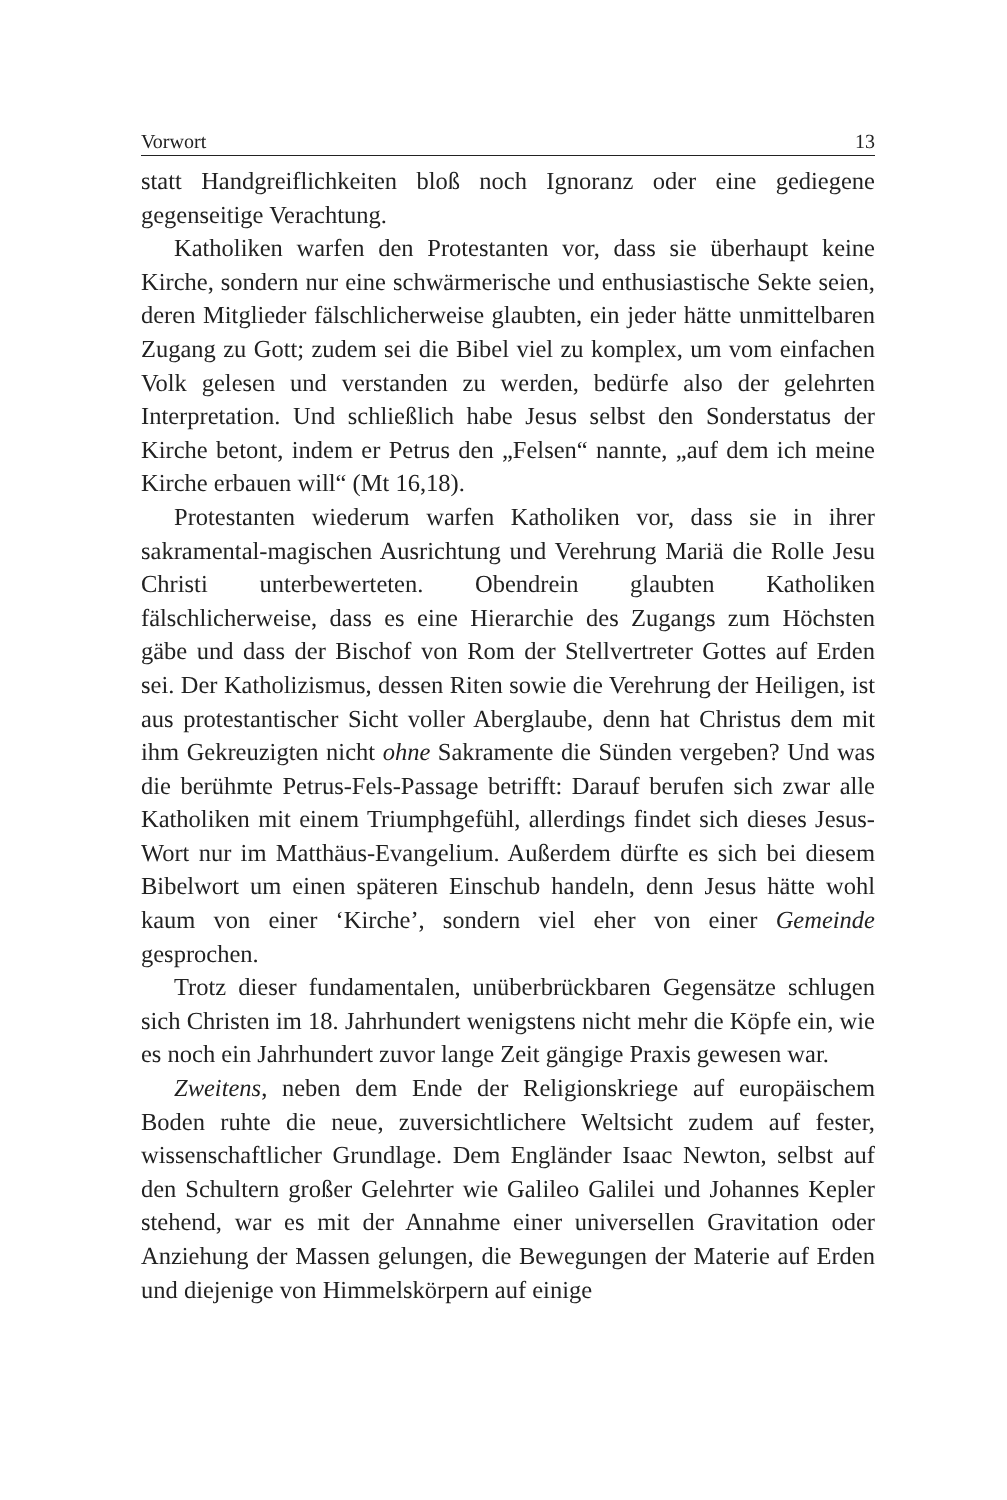Vorwort 13
statt Handgreiflichkeiten bloß noch Ignoranz oder eine gediegene gegenseitige Verachtung.
Katholiken warfen den Protestanten vor, dass sie überhaupt keine Kirche, sondern nur eine schwärmerische und enthusiastische Sekte seien, deren Mitglieder fälschlicherweise glaubten, ein jeder hätte unmittelbaren Zugang zu Gott; zudem sei die Bibel viel zu komplex, um vom einfachen Volk gelesen und verstanden zu werden, bedürfe also der gelehrten Interpretation. Und schließlich habe Jesus selbst den Sonderstatus der Kirche betont, indem er Petrus den „Felsen“ nannte, „auf dem ich meine Kirche erbauen will“ (Mt 16,18).
Protestanten wiederum warfen Katholiken vor, dass sie in ihrer sakramental-magischen Ausrichtung und Verehrung Mariä die Rolle Jesu Christi unterbewerteten. Obendrein glaubten Katholiken fälschlicherweise, dass es eine Hierarchie des Zugangs zum Höchsten gäbe und dass der Bischof von Rom der Stellvertreter Gottes auf Erden sei. Der Katholizismus, dessen Riten sowie die Verehrung der Heiligen, ist aus protestantischer Sicht voller Aberglaube, denn hat Christus dem mit ihm Gekreuzigten nicht ohne Sakramente die Sünden vergeben? Und was die berühmte Petrus-Fels-Passage betrifft: Darauf berufen sich zwar alle Katholiken mit einem Triumphgefühl, allerdings findet sich dieses Jesus-Wort nur im Matthäus-Evangelium. Außerdem dürfte es sich bei diesem Bibelwort um einen späteren Einschub handeln, denn Jesus hätte wohl kaum von einer ‘Kirche’, sondern viel eher von einer Gemeinde gesprochen.
Trotz dieser fundamentalen, unüberbrückbaren Gegensätze schlugen sich Christen im 18. Jahrhundert wenigstens nicht mehr die Köpfe ein, wie es noch ein Jahrhundert zuvor lange Zeit gängige Praxis gewesen war.
Zweitens, neben dem Ende der Religionskriege auf europäischem Boden ruhte die neue, zuversichtlichere Weltsicht zudem auf fester, wissenschaftlicher Grundlage. Dem Engländer Isaac Newton, selbst auf den Schultern großer Gelehrter wie Galileo Galilei und Johannes Kepler stehend, war es mit der Annahme einer universellen Gravitation oder Anziehung der Massen gelungen, die Bewegungen der Materie auf Erden und diejenige von Himmelskörpern auf einige